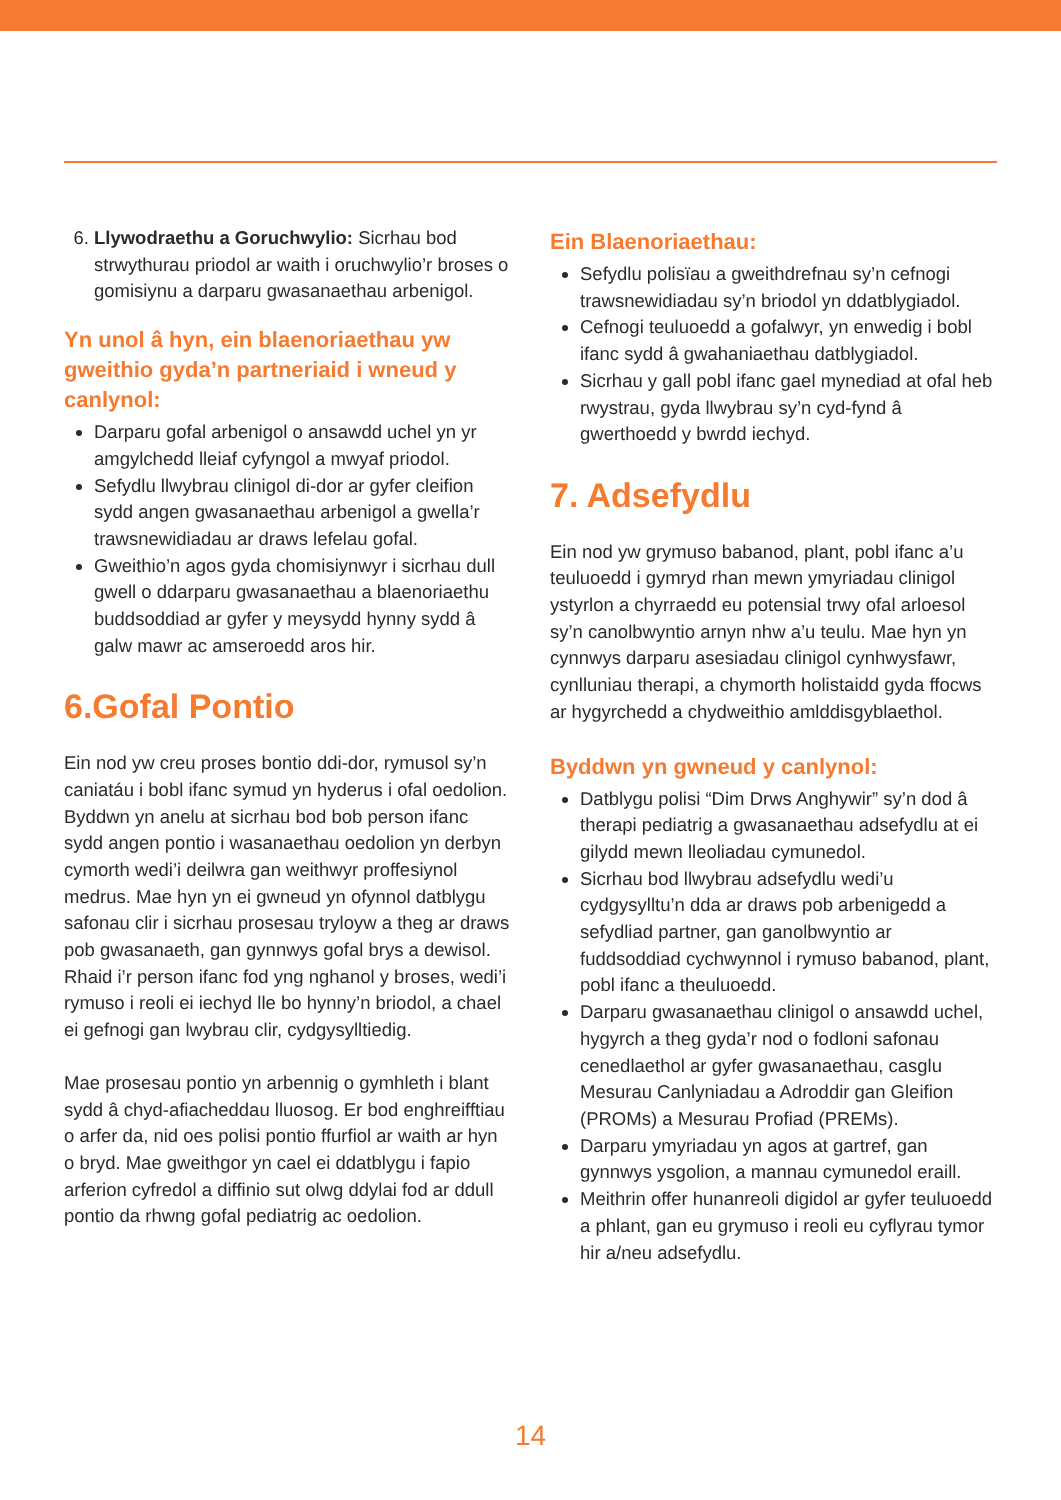6. Llywodraethu a Goruchwylio: Sicrhau bod strwythurau priodol ar waith i oruchwylio’r broses o gomisiynu a darparu gwasanaethau arbenigol.
Yn unol â hyn, ein blaenoriaethau yw gweithio gyda’n partneriaid i wneud y canlynol:
Darparu gofal arbenigol o ansawdd uchel yn yr amgylchedd lleiaf cyfyngol a mwyaf priodol.
Sefydlu llwybrau clinigol di-dor ar gyfer cleifion sydd angen gwasanaethau arbenigol a gwella’r trawsnewidiadau ar draws lefelau gofal.
Gweithio’n agos gyda chomisiynwyr i sicrhau dull gwell o ddarparu gwasanaethau a blaenoriaethu buddsoddiad ar gyfer y meysydd hynny sydd â galw mawr ac amseroedd aros hir.
6.Gofal Pontio
Ein nod yw creu proses bontio ddi-dor, rymusol sy’n caniatáu i bobl ifanc symud yn hyderus i ofal oedolion. Byddwn yn anelu at sicrhau bod bob person ifanc sydd angen pontio i wasanaethau oedolion yn derbyn cymorth wedi’i deilwra gan weithwyr proffesiynol medrus. Mae hyn yn ei gwneud yn ofynnol datblygu safonau clir i sicrhau prosesau tryloyw a theg ar draws pob gwasanaeth, gan gynnwys gofal brys a dewisol. Rhaid i’r person ifanc fod yng nghanol y broses, wedi’i rymuso i reoli ei iechyd lle bo hynny’n briodol, a chael ei gefnogi gan lwybrau clir, cydgysylltiedig.
Mae prosesau pontio yn arbennig o gymhleth i blant sydd â chyd-afiacheddau lluosog. Er bod enghreifftiau o arfer da, nid oes polisi pontio ffurfiol ar waith ar hyn o bryd. Mae gweithgor yn cael ei ddatblygu i fapio arferion cyfredol a diffinio sut olwg ddylai fod ar ddull pontio da rhwng gofal pediatrig ac oedolion.
Ein Blaenoriaethau:
Sefydlu polisïau a gweithdrefnau sy’n cefnogi trawsnewidiadau sy’n briodol yn ddatblygiadol.
Cefnogi teuluoedd a gofalwyr, yn enwedig i bobl ifanc sydd â gwahaniaethau datblygiadol.
Sicrhau y gall pobl ifanc gael mynediad at ofal heb rwystrau, gyda llwybrau sy’n cyd-fynd â gwerthoedd y bwrdd iechyd.
7. Adsefydlu
Ein nod yw grymuso babanod, plant, pobl ifanc a’u teuluoedd i gymryd rhan mewn ymyriadau clinigol ystyrlon a chyrraedd eu potensial trwy ofal arloesol sy’n canolbwyntio arnyn nhw a’u teulu. Mae hyn yn cynnwys darparu asesiadau clinigol cynhwysfawr, cynlluniau therapi, a chymorth holistaidd gyda ffocws ar hygyrchedd a chydweithio amlddisgyblaethol.
Byddwn yn gwneud y canlynol:
Datblygu polisi “Dim Drws Anghywir” sy’n dod â therapi pediatrig a gwasanaethau adsefydlu at ei gilydd mewn lleoliadau cymunedol.
Sicrhau bod llwybrau adsefydlu wedi’u cydgysylltu’n dda ar draws pob arbenigedd a sefydliad partner, gan ganolbwyntio ar fuddsoddiad cychwynnol i rymuso babanod, plant, pobl ifanc a theuluoedd.
Darparu gwasanaethau clinigol o ansawdd uchel, hygyrch a theg gyda’r nod o fodloni safonau cenedlaethol ar gyfer gwasanaethau, casglu Mesurau Canlyniadau a Adroddir gan Gleifion (PROMs) a Mesurau Profiad (PREMs).
Darparu ymyriadau yn agos at gartref, gan gynnwys ysgolion, a mannau cymunedol eraill.
Meithrin offer hunanreoli digidol ar gyfer teuluoedd a phlant, gan eu grymuso i reoli eu cyflyrau tymor hir a/neu adsefydlu.
14